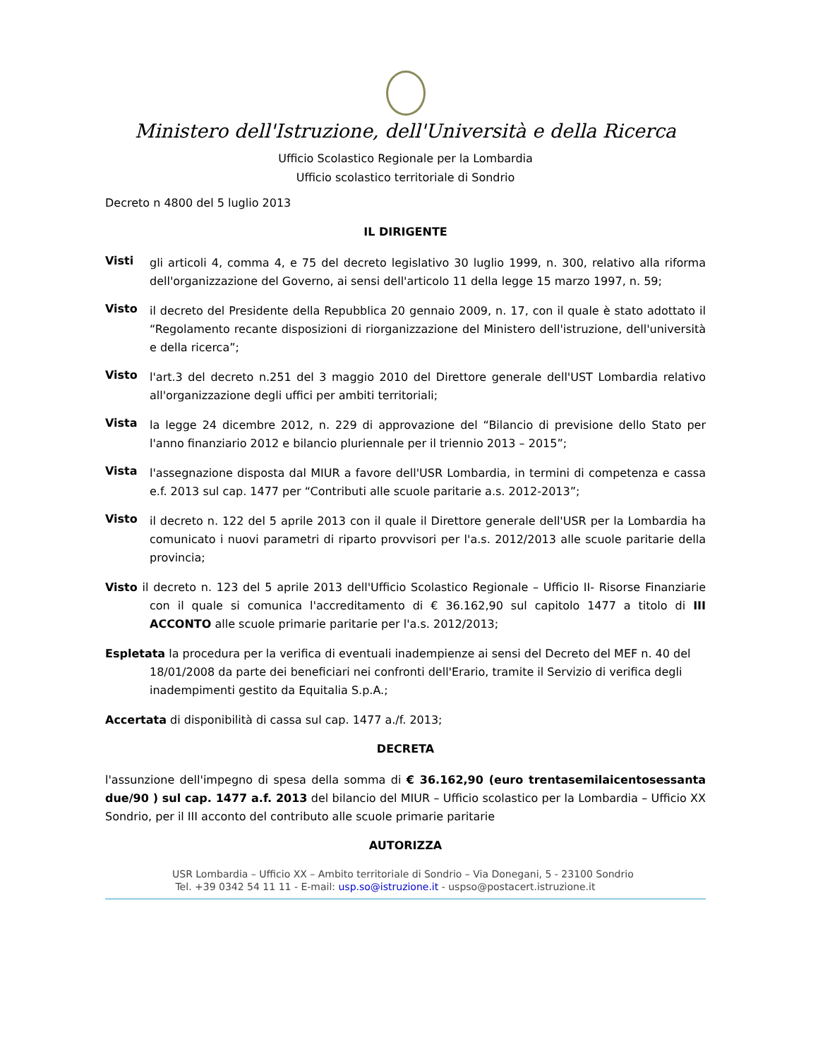Ministero dell'Istruzione, dell'Università e della Ricerca
Ufficio Scolastico Regionale per la Lombardia
Ufficio scolastico territoriale di Sondrio
Decreto n 4800 del 5 luglio 2013
IL DIRIGENTE
Visti
gli articoli 4, comma 4, e 75 del decreto legislativo 30 luglio 1999, n. 300, relativo alla riforma dell'organizzazione del Governo, ai sensi dell'articolo 11 della legge 15 marzo 1997, n. 59;
Visto
il decreto del Presidente della Repubblica 20 gennaio 2009, n. 17, con il quale è stato adottato il “Regolamento recante disposizioni di riorganizzazione del Ministero dell'istruzione, dell'università e della ricerca”;
Visto
l'art.3 del decreto n.251 del 3 maggio 2010 del Direttore generale dell'UST Lombardia relativo all'organizzazione degli uffici per ambiti territoriali;
Vista
la legge 24 dicembre 2012, n. 229 di approvazione del “Bilancio di previsione dello Stato per l'anno finanziario 2012 e bilancio pluriennale per il triennio 2013 – 2015”;
Vista
l'assegnazione disposta dal MIUR a favore dell'USR Lombardia, in termini di competenza e cassa e.f. 2013 sul cap. 1477 per “Contributi alle scuole paritarie a.s. 2012-2013”;
Visto
il decreto n. 122 del 5 aprile 2013 con il quale il Direttore generale dell'USR per la Lombardia ha comunicato i nuovi parametri di riparto provvisori per l'a.s. 2012/2013 alle scuole paritarie della provincia;
Visto il decreto n. 123 del 5 aprile 2013 dell'Ufficio Scolastico Regionale – Ufficio II- Risorse Finanziarie con il quale si comunica l'accreditamento di € 36.162,90 sul capitolo 1477 a titolo di III ACCONTO alle scuole primarie paritarie per l'a.s. 2012/2013;
Espletata la procedura per la verifica di eventuali inadempienze ai sensi del Decreto del MEF n. 40 del 18/01/2008 da parte dei beneficiari nei confronti dell'Erario, tramite il Servizio di verifica degli inadempimenti gestito da Equitalia S.p.A.;
Accertata di disponibilità di cassa sul cap. 1477 a./f. 2013;
DECRETA
l'assunzione dell'impegno di spesa della somma di € 36.162,90 (euro trentasemilaicentosessanta due/90 ) sul cap. 1477 a.f. 2013 del bilancio del MIUR – Ufficio scolastico per la Lombardia – Ufficio XX Sondrio, per il III acconto del contributo alle scuole primarie paritarie
AUTORIZZA
USR Lombardia – Ufficio XX – Ambito territoriale di Sondrio – Via Donegani, 5 - 23100 Sondrio
Tel. +39 0342 54 11 11 - E-mail: usp.so@istruzione.it - uspso@postacert.istruzione.it